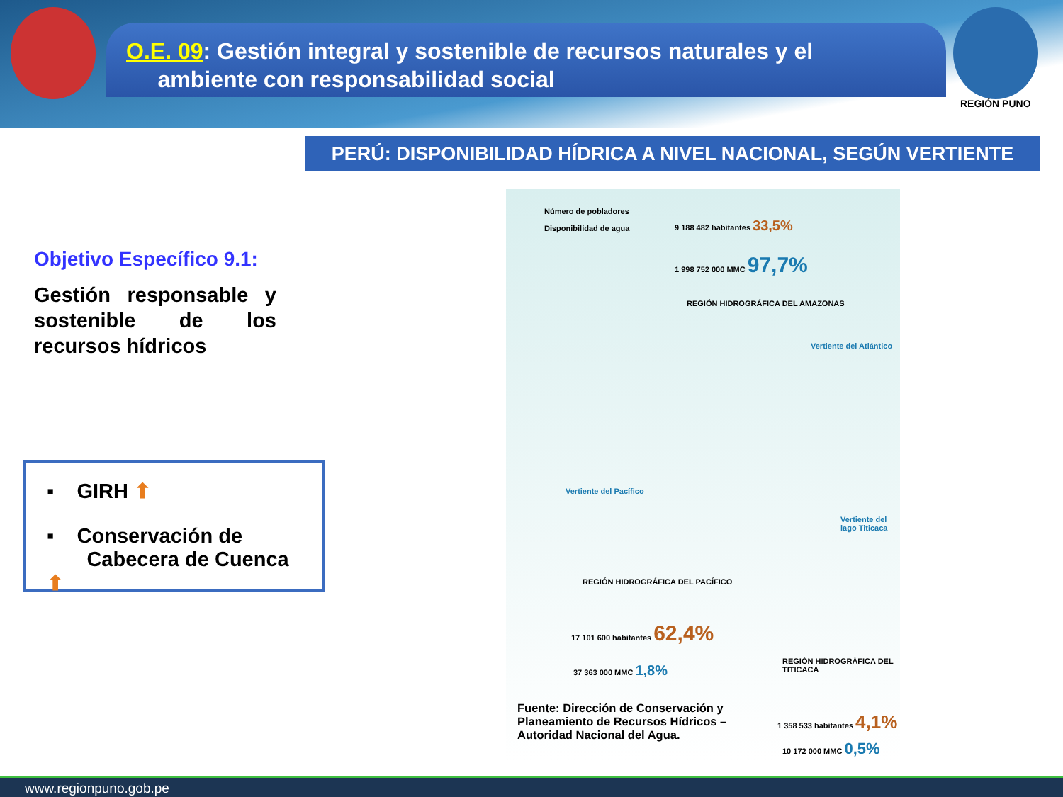REGIÓN PUNO
O.E. 09: Gestión integral y sostenible de recursos naturales y el
ambiente con responsabilidad social
PERÚ: DISPONIBILIDAD HÍDRICA A NIVEL NACIONAL, SEGÚN VERTIENTE
Objetivo Específico 9.1:
Gestión responsable y sostenible de los recursos hídricos
▪ GIRH ⬆
▪ Conservación de
Cabecera de Cuenca ⬆
Número de pobladores
Disponibilidad de agua
9 188 482 habitantes 33,5%
1 998 752 000 MMC 97,7%
REGIÓN HIDROGRÁFICA DEL AMAZONAS
Vertiente del Atlántico
Vertiente del Pacífico
Vertiente del lago Titicaca
REGIÓN HIDROGRÁFICA DEL PACÍFICO
17 101 600 habitantes 62,4%
37 363 000 MMC 1,8%
REGIÓN HIDROGRÁFICA DEL TITICACA
1 358 533 habitantes 4,1%
10 172 000 MMC 0,5%
Fuente: Dirección de Conservación y Planeamiento de Recursos Hídricos – Autoridad Nacional del Agua.
www.regionpuno.gob.pe